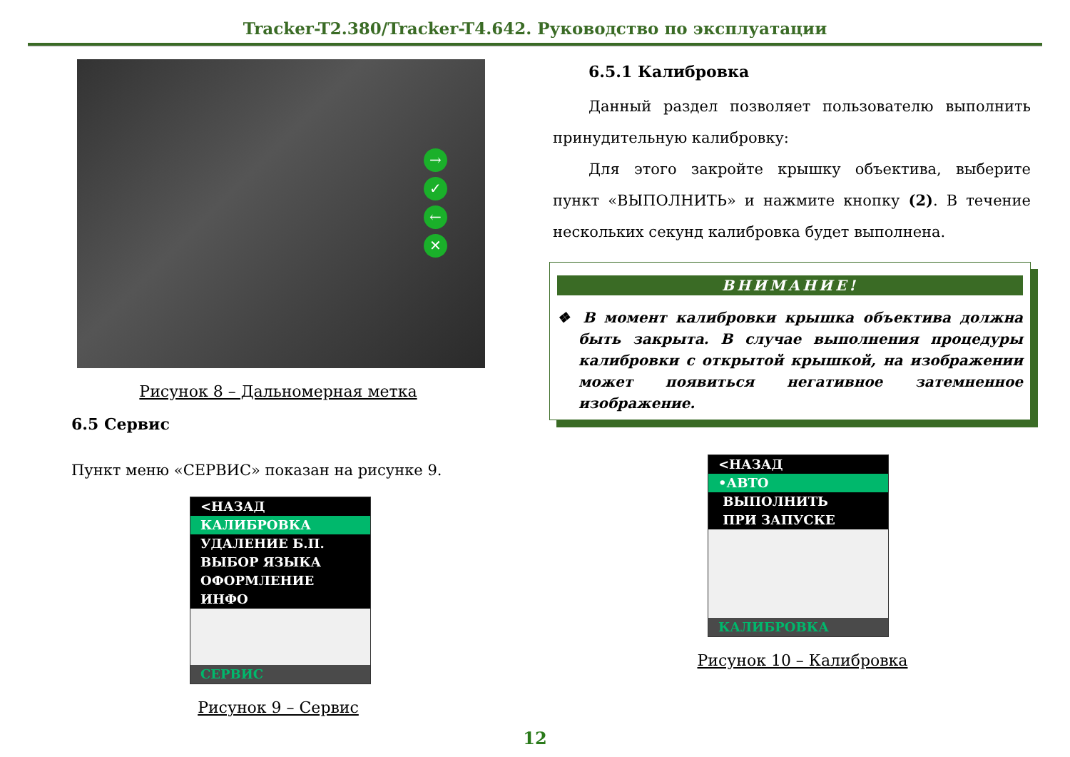Tracker-T2.380/Tracker-T4.642. Руководство по эксплуатации
→
✓
←
✕
Рисунок 8 – Дальномерная метка
6.5 Сервис
Пункт меню «СЕРВИС» показан на рисунке 9.
<НАЗАД
КАЛИБРОВКА
УДАЛЕНИЕ Б.П.
ВЫБОР ЯЗЫКА
ОФОРМЛЕНИЕ
ИНФО
СЕРВИС
Рисунок 9 – Сервис
6.5.1 Калибровка
Данный раздел позволяет пользователю выполнить принудительную калибровку:
Для этого закройте крышку объектива, выберите пункт «ВЫПОЛНИТЬ» и нажмите кнопку (2). В течение нескольких секунд калибровка будет выполнена.
ВНИМАНИЕ!
❖ В момент калибровки крышка объектива должна быть закрыта. В случае выполнения процедуры калибровки с открытой крышкой, на изображении может появиться негативное затемненное изображение.
<НАЗАД
•АВТО
ВЫПОЛНИТЬ
ПРИ ЗАПУСКЕ
КАЛИБРОВКА
Рисунок 10 – Калибровка
12